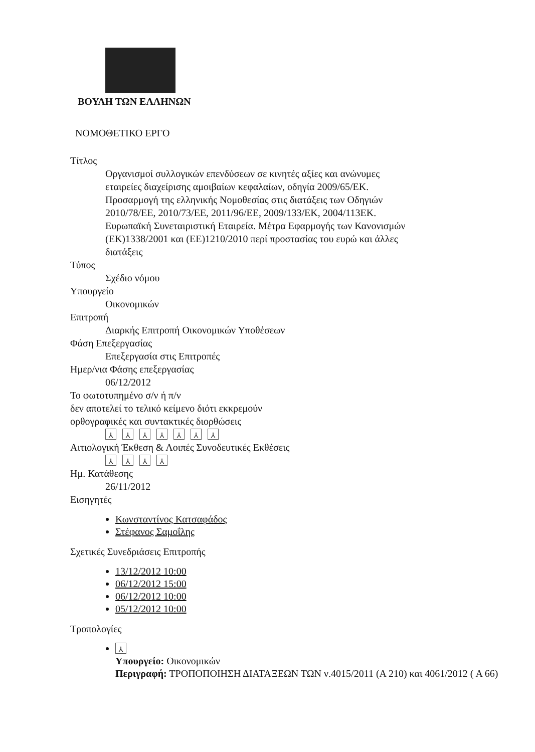ΒΟΥΛΗ ΤΩΝ ΕΛΛΗΝΩΝ
ΝΟΜΟΘΕΤΙΚΟ ΕΡΓΟ
Τίτλος
Οργανισμοί συλλογικών επενδύσεων σε κινητές αξίες και ανώνυμες εταιρείες διαχείρισης αμοιβαίων κεφαλαίων, οδηγία 2009/65/ΕΚ. Προσαρμογή της ελληνικής Νομοθεσίας στις διατάξεις των Οδηγιών 2010/78/ΕΕ, 2010/73/ΕΕ, 2011/96/ΕΕ, 2009/133/ΕΚ, 2004/113ΕΚ. Ευρωπαϊκή Συνεταιριστική Εταιρεία. Μέτρα Εφαρμογής των Κανονισμών (ΕΚ)1338/2001 και (ΕΕ)1210/2010 περί προστασίας του ευρώ και άλλες διατάξεις
Τύπος
Σχέδιο νόμου
Υπουργείο
Οικονομικών
Επιτροπή
Διαρκής Επιτροπή Οικονομικών Υποθέσεων
Φάση Επεξεργασίας
Επεξεργασία στις Επιτροπές
Ημερ/νια Φάσης επεξεργασίας
06/12/2012
Το φωτοτυπημένο σ/ν ή π/ν
δεν αποτελεί το τελικό κείμενο διότι εκκρεμούν
ορθογραφικές και συντακτικές διορθώσεις
⅄ ⅄ ⅄ ⅄ ⅄ ⅄ ⅄
Αιτιολογική Έκθεση & Λοιπές Συνοδευτικές Εκθέσεις
⅄ ⅄ ⅄ ⅄
Ημ. Κατάθεσης
26/11/2012
Εισηγητές
Κωνσταντίνος Κατσαφάδος
Στέφανος Σαμοΐλης
Σχετικές Συνεδριάσεις Επιτροπής
13/12/2012 10:00
06/12/2012 15:00
06/12/2012 10:00
05/12/2012 10:00
Τροπολογίες
⅄
Υπουργείο: Οικονομικών
Περιγραφή: ΤΡΟΠΟΠΟΙΗΣΗ ΔΙΑΤΑΞΕΩΝ ΤΩΝ ν.4015/2011 (Α 210) και 4061/2012 ( Α 66)